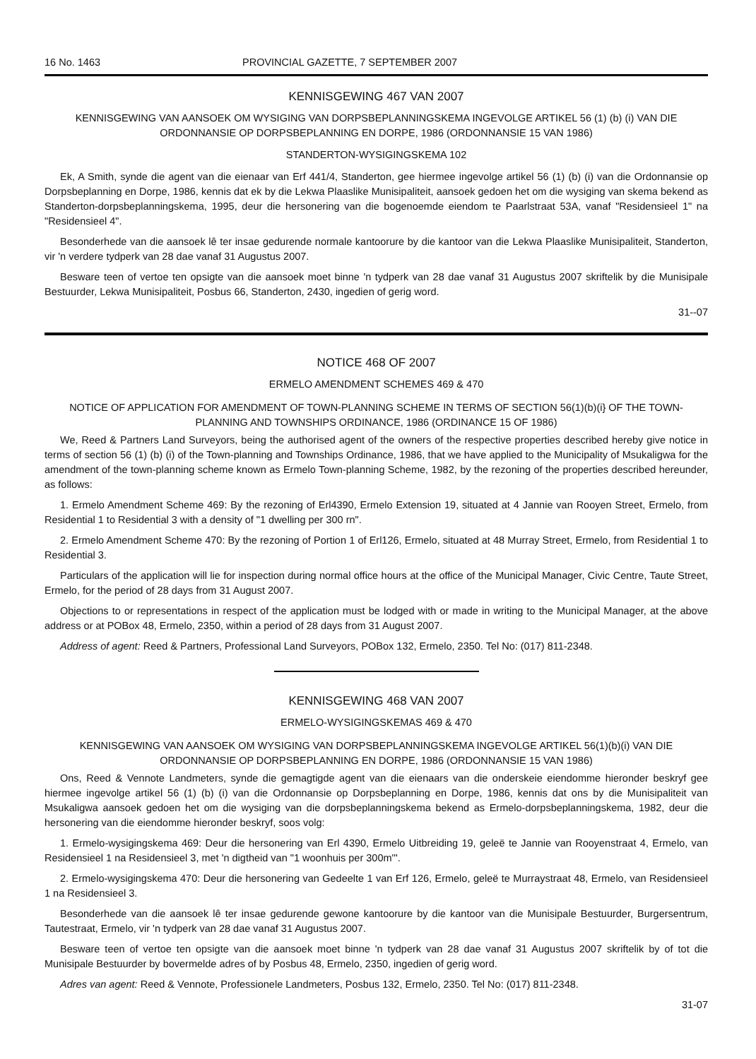16 No. 1463 PROVINCIAL GAZETTE, 7 SEPTEMBER 2007
KENNISGEWING 467 VAN 2007
KENNISGEWING VAN AANSOEK OM WYSIGING VAN DORPSBEPLANNINGSKEMA INGEVOLGE ARTIKEL 56 (1) (b) (i) VAN DIE ORDONNANSIE OP DORPSBEPLANNING EN DORPE, 1986 (ORDONNANSIE 15 VAN 1986)
STANDERTON-WYSIGINGSKEMA 102
Ek, A Smith, synde die agent van die eienaar van Erf 441/4, Standerton, gee hiermee ingevolge artikel 56 (1) (b) (i) van die Ordonnansie op Dorpsbeplanning en Dorpe, 1986, kennis dat ek by die Lekwa Plaaslike Munisipaliteit, aansoek gedoen het om die wysiging van skema bekend as Standerton-dorpsbeplanningskema, 1995, deur die hersonering van die bogenoemde eiendom te Paarlstraat 53A, vanaf "Residensieel 1" na "Residensieel 4".
Besonderhede van die aansoek lê ter insae gedurende normale kantoorure by die kantoor van die Lekwa Plaaslike Munisipaliteit, Standerton, vir 'n verdere tydperk van 28 dae vanaf 31 Augustus 2007.
Besware teen of vertoe ten opsigte van die aansoek moet binne 'n tydperk van 28 dae vanaf 31 Augustus 2007 skriftelik by die Munisipale Bestuurder, Lekwa Munisipaliteit, Posbus 66, Standerton, 2430, ingedien of gerig word.
31--07
NOTICE 468 OF 2007
ERMELO AMENDMENT SCHEMES 469 & 470
NOTICE OF APPLICATION FOR AMENDMENT OF TOWN-PLANNING SCHEME IN TERMS OF SECTION 56(1)(b)(i} OF THE TOWN-PLANNING AND TOWNSHIPS ORDINANCE, 1986 (ORDINANCE 15 OF 1986)
We, Reed & Partners Land Surveyors, being the authorised agent of the owners of the respective properties described hereby give notice in terms of section 56 (1) (b) (i) of the Town-planning and Townships Ordinance, 1986, that we have applied to the Municipality of Msukaligwa for the amendment of the town-planning scheme known as Ermelo Town-planning Scheme, 1982, by the rezoning of the properties described hereunder, as follows:
1. Ermelo Amendment Scheme 469: By the rezoning of Erl4390, Ermelo Extension 19, situated at 4 Jannie van Rooyen Street, Ermelo, from Residential 1 to Residential 3 with a density of "1 dwelling per 300 rn".
2. Ermelo Amendment Scheme 470: By the rezoning of Portion 1 of Erl126, Ermelo, situated at 48 Murray Street, Ermelo, from Residential 1 to Residential 3.
Particulars of the application will lie for inspection during normal office hours at the office of the Municipal Manager, Civic Centre, Taute Street, Ermelo, for the period of 28 days from 31 August 2007.
Objections to or representations in respect of the application must be lodged with or made in writing to the Municipal Manager, at the above address or at POBox 48, Ermelo, 2350, within a period of 28 days from 31 August 2007.
Address of agent: Reed & Partners, Professional Land Surveyors, POBox 132, Ermelo, 2350. Tel No: (017) 811-2348.
KENNISGEWING 468 VAN 2007
ERMELO-WYSIGINGSKEMAS 469 & 470
KENNISGEWING VAN AANSOEK OM WYSIGING VAN DORPSBEPLANNINGSKEMA INGEVOLGE ARTIKEL 56(1)(b)(i) VAN DIE ORDONNANSIE OP DORPSBEPLANNING EN DORPE, 1986 (ORDONNANSIE 15 VAN 1986)
Ons, Reed & Vennote Landmeters, synde die gemagtigde agent van die eienaars van die onderskeie eiendomme hieronder beskryf gee hiermee ingevolge artikel 56 (1) (b) (i) van die Ordonnansie op Dorpsbeplanning en Dorpe, 1986, kennis dat ons by die Munisipaliteit van Msukaligwa aansoek gedoen het om die wysiging van die dorpsbeplanningskema bekend as Ermelo-dorpsbeplanningskema, 1982, deur die hersonering van die eiendomme hieronder beskryf, soos volg:
1. Ermelo-wysigingskema 469: Deur die hersonering van Erl 4390, Ermelo Uitbreiding 19, geleë te Jannie van Rooyenstraat 4, Ermelo, van Residensieel 1 na Residensieel 3, met 'n digtheid van "1 woonhuis per 300m'''.
2. Ermelo-wysigingskema 470: Deur die hersonering van Gedeelte 1 van Erf 126, Ermelo, geleë te Murraystraat 48, Ermelo, van Residensieel 1 na Residensieel 3.
Besonderhede van die aansoek lê ter insae gedurende gewone kantoorure by die kantoor van die Munisipale Bestuurder, Burgersentrum, Tautestraat, Ermelo, vir 'n tydperk van 28 dae vanaf 31 Augustus 2007.
Besware teen of vertoe ten opsigte van die aansoek moet binne 'n tydperk van 28 dae vanaf 31 Augustus 2007 skriftelik by of tot die Munisipale Bestuurder by bovermelde adres of by Posbus 48, Ermelo, 2350, ingedien of gerig word.
Adres van agent: Reed & Vennote, Professionele Landmeters, Posbus 132, Ermelo, 2350. Tel No: (017) 811-2348.
31-07